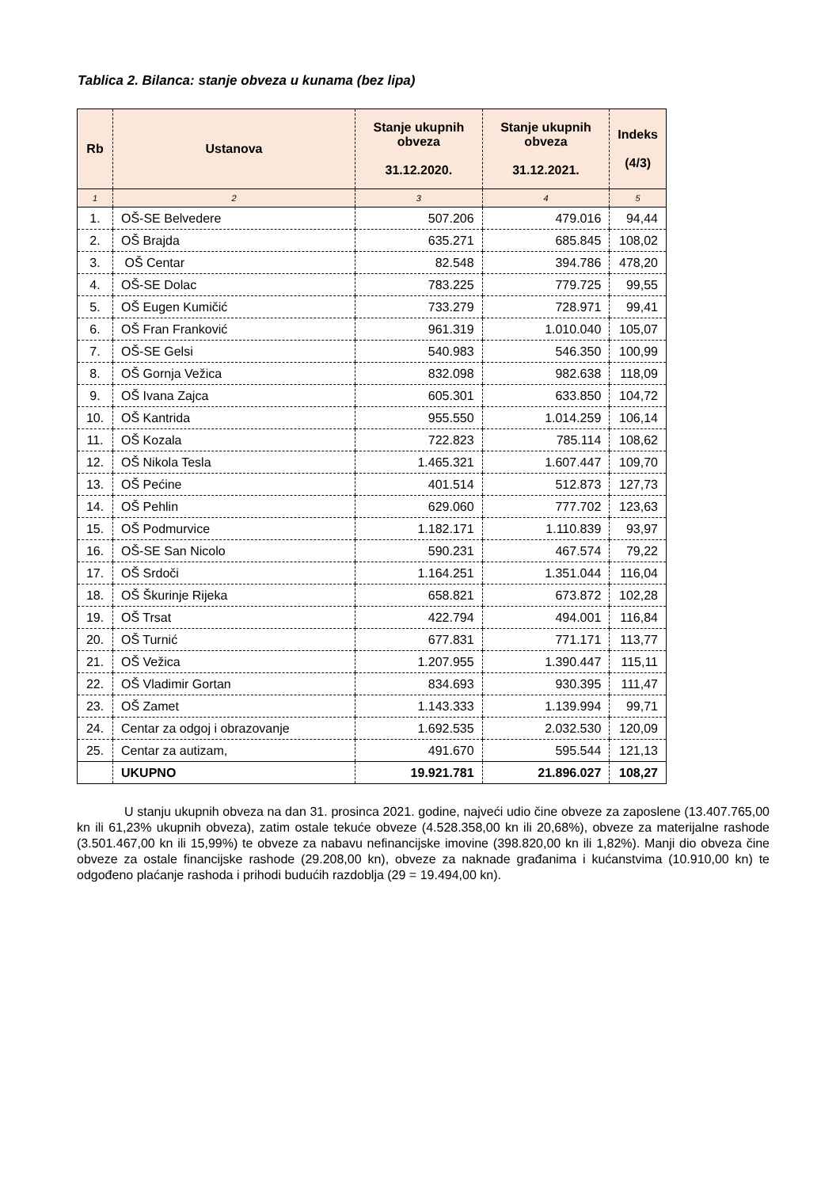Tablica 2. Bilanca: stanje obveza u kunama (bez lipa)
| Rb | Ustanova | Stanje ukupnih obveza 31.12.2020. | Stanje ukupnih obveza 31.12.2021. | Indeks (4/3) |
| --- | --- | --- | --- | --- |
| 1 | 2 | 3 | 4 | 5 |
| 1. | OŠ-SE Belvedere | 507.206 | 479.016 | 94,44 |
| 2. | OŠ Brajda | 635.271 | 685.845 | 108,02 |
| 3. | OŠ Centar | 82.548 | 394.786 | 478,20 |
| 4. | OŠ-SE Dolac | 783.225 | 779.725 | 99,55 |
| 5. | OŠ Eugen Kumičić | 733.279 | 728.971 | 99,41 |
| 6. | OŠ Fran Franković | 961.319 | 1.010.040 | 105,07 |
| 7. | OŠ-SE Gelsi | 540.983 | 546.350 | 100,99 |
| 8. | OŠ Gornja Vežica | 832.098 | 982.638 | 118,09 |
| 9. | OŠ Ivana Zajca | 605.301 | 633.850 | 104,72 |
| 10. | OŠ Kantrida | 955.550 | 1.014.259 | 106,14 |
| 11. | OŠ Kozala | 722.823 | 785.114 | 108,62 |
| 12. | OŠ Nikola Tesla | 1.465.321 | 1.607.447 | 109,70 |
| 13. | OŠ Pećine | 401.514 | 512.873 | 127,73 |
| 14. | OŠ Pehlin | 629.060 | 777.702 | 123,63 |
| 15. | OŠ Podmurvice | 1.182.171 | 1.110.839 | 93,97 |
| 16. | OŠ-SE San Nicolo | 590.231 | 467.574 | 79,22 |
| 17. | OŠ Srdoči | 1.164.251 | 1.351.044 | 116,04 |
| 18. | OŠ Škurinje Rijeka | 658.821 | 673.872 | 102,28 |
| 19. | OŠ Trsat | 422.794 | 494.001 | 116,84 |
| 20. | OŠ Turnić | 677.831 | 771.171 | 113,77 |
| 21. | OŠ Vežica | 1.207.955 | 1.390.447 | 115,11 |
| 22. | OŠ Vladimir Gortan | 834.693 | 930.395 | 111,47 |
| 23. | OŠ Zamet | 1.143.333 | 1.139.994 | 99,71 |
| 24. | Centar za odgoj i obrazovanje | 1.692.535 | 2.032.530 | 120,09 |
| 25. | Centar za autizam, | 491.670 | 595.544 | 121,13 |
| | UKUPNO | 19.921.781 | 21.896.027 | 108,27 |
U stanju ukupnih obveza na dan 31. prosinca 2021. godine, najveći udio čine obveze za zaposlene (13.407.765,00 kn ili 61,23% ukupnih obveza), zatim ostale tekuće obveze (4.528.358,00 kn ili 20,68%), obveze za materijalne rashode (3.501.467,00 kn ili 15,99%) te obveze za nabavu nefinancijske imovine (398.820,00 kn ili 1,82%). Manji dio obveza čine obveze za ostale financijske rashode (29.208,00 kn), obveze za naknade građanima i kućanstvima (10.910,00 kn) te odgođeno plaćanje rashoda i prihodi budućih razdoblja (29 = 19.494,00 kn).